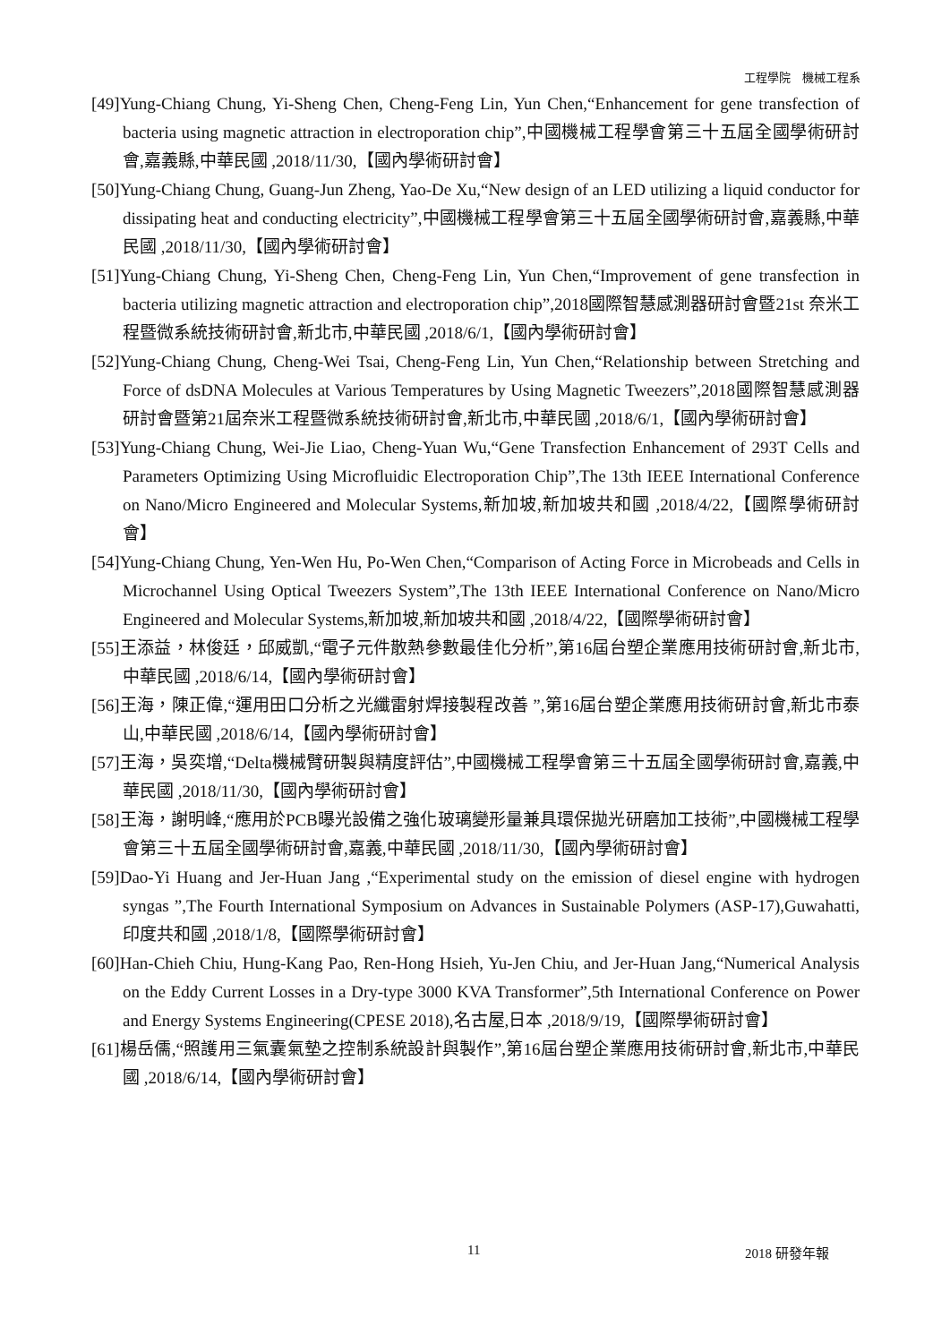工程學院　機械工程系
[49]Yung-Chiang Chung, Yi-Sheng Chen, Cheng-Feng Lin, Yun Chen,“Enhancement for gene transfection of bacteria using magnetic attraction in electroporation chip”,中國機械工程學會第三十五屆全國學術研討會,嘉義縣,中華民國 ,2018/11/30,【國內學術研討會】
[50]Yung-Chiang Chung, Guang-Jun Zheng, Yao-De Xu,“New design of an LED utilizing a liquid conductor for dissipating heat and conducting electricity”,中國機械工程學會第三十五屆全國學術研討會,嘉義縣,中華民國 ,2018/11/30,【國內學術研討會】
[51]Yung-Chiang Chung, Yi-Sheng Chen, Cheng-Feng Lin, Yun Chen,“Improvement of gene transfection in bacteria utilizing magnetic attraction and electroporation chip”,2018國際智慧感測器研討會暨21st 奈米工程暨微系統技術研討會,新北市,中華民國 ,2018/6/1,【國內學術研討會】
[52]Yung-Chiang Chung, Cheng-Wei Tsai, Cheng-Feng Lin, Yun Chen,“Relationship between Stretching and Force of dsDNA Molecules at Various Temperatures by Using Magnetic Tweezers”,2018國際智慧感測器研討會暨第21屆奈米工程暨微系統技術研討會,新北市,中華民國 ,2018/6/1,【國內學術研討會】
[53]Yung-Chiang Chung, Wei-Jie Liao, Cheng-Yuan Wu,“Gene Transfection Enhancement of 293T Cells and Parameters Optimizing Using Microfluidic Electroporation Chip”,The 13th IEEE International Conference on Nano/Micro Engineered and Molecular Systems,新加坡,新加坡共和國 ,2018/4/22,【國際學術研討會】
[54]Yung-Chiang Chung, Yen-Wen Hu, Po-Wen Chen,“Comparison of Acting Force in Microbeads and Cells in Microchannel Using Optical Tweezers System”,The 13th IEEE International Conference on Nano/Micro Engineered and Molecular Systems,新加坡,新加坡共和國 ,2018/4/22,【國際學術研討會】
[55]王添益，林俊廷，邱威凱,“電子元件散熱參數最佳化分析”,第16屆台塑企業應用技術研討會,新北市,中華民國 ,2018/6/14,【國內學術研討會】
[56]王海，陳正偉,“運用田口分析之光纖雷射焊接製程改善 ”,第16屆台塑企業應用技術研討會,新北市泰山,中華民國 ,2018/6/14,【國內學術研討會】
[57]王海，吳奕增,“Delta機械臂研製與精度評估”,中國機械工程學會第三十五屆全國學術研討會,嘉義,中華民國 ,2018/11/30,【國內學術研討會】
[58]王海，謝明峰,“應用於PCB曝光設備之強化玻璃變形量兼具環保拋光研磨加工技術”,中國機械工程學會第三十五屆全國學術研討會,嘉義,中華民國 ,2018/11/30,【國內學術研討會】
[59]Dao-Yi Huang and Jer-Huan Jang ,“Experimental study on the emission of diesel engine with hydrogen syngas ”,The Fourth International Symposium on Advances in Sustainable Polymers (ASP-17),Guwahatti,印度共和國 ,2018/1/8,【國際學術研討會】
[60]Han-Chieh Chiu, Hung-Kang Pao, Ren-Hong Hsieh, Yu-Jen Chiu, and Jer-Huan Jang,“Numerical Analysis on the Eddy Current Losses in a Dry-type 3000 KVA Transformer”,5th International Conference on Power and Energy Systems Engineering(CPESE 2018),名古屋,日本 ,2018/9/19,【國際學術研討會】
[61]楊岳儒,“照護用三氣囊氣墊之控制系統設計與製作”,第16屆台塑企業應用技術研討會,新北市,中華民國 ,2018/6/14,【國內學術研討會】
11 2018 研發年報